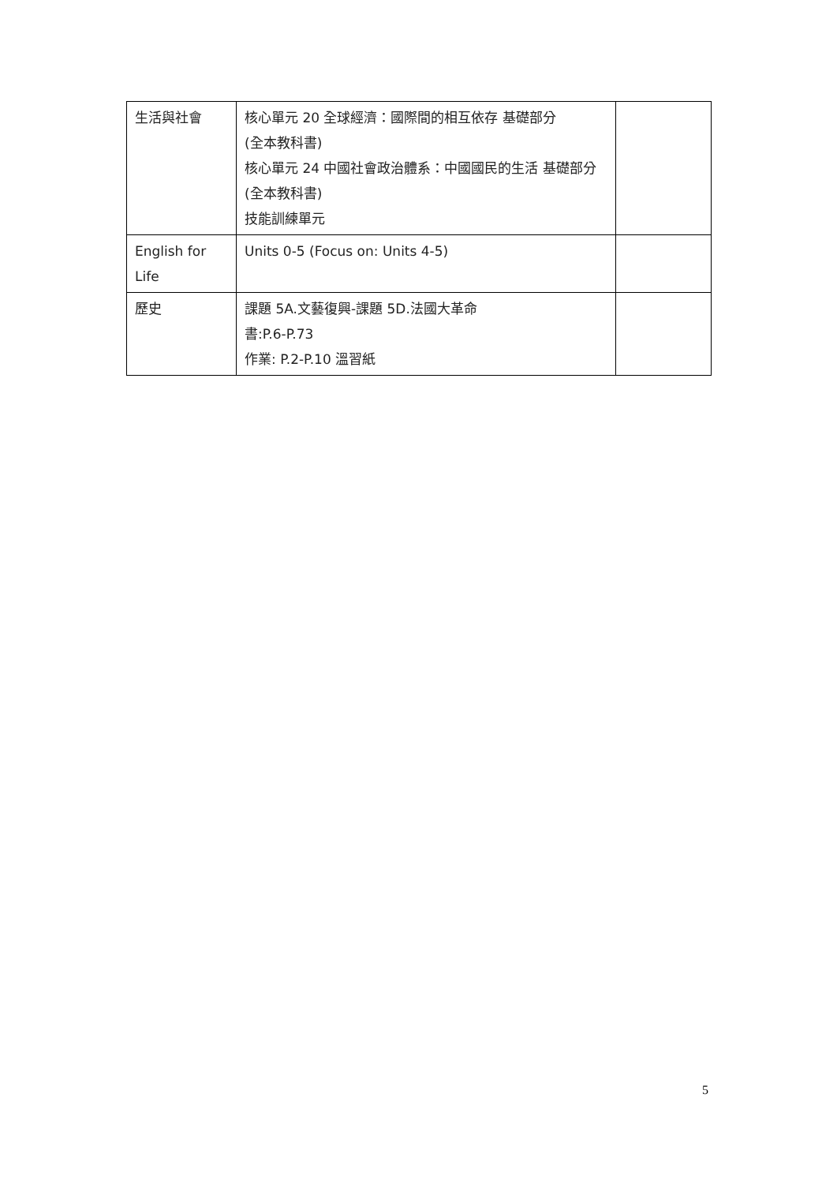| 生活與社會 | 核心單元 20 全球經濟：國際間的相互依存 基礎部分 (全本教科書) 核心單元 24 中國社會政治體系：中國國民的生活 基礎部分 (全本教科書) 技能訓練單元 | |
| English for Life | Units 0-5 (Focus on: Units 4-5) | |
| 歷史 | 課題 5A.文藝復興-課題 5D.法國大革命 書:P.6-P.73 作業: P.2-P.10 溫習紙 | |
5